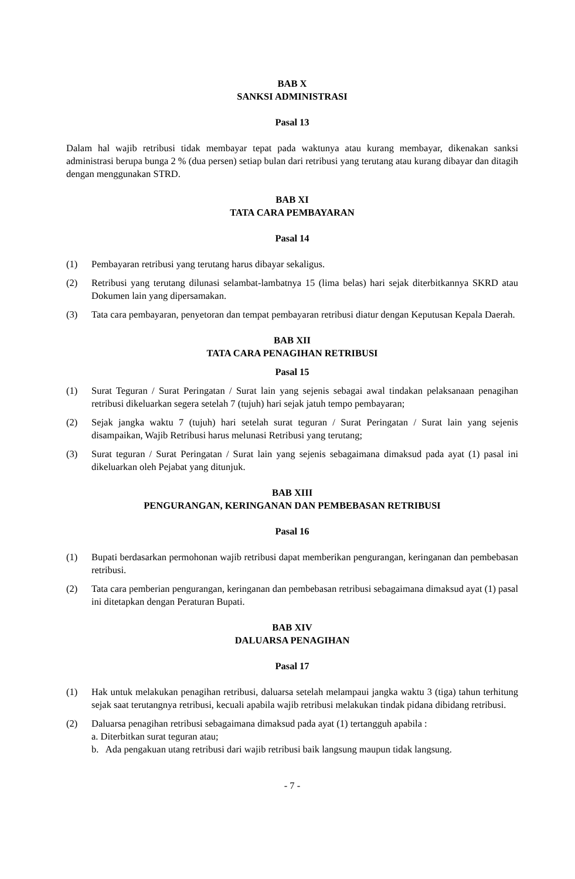BAB X
SANKSI ADMINISTRASI
Pasal 13
Dalam hal wajib retribusi tidak membayar tepat pada waktunya atau kurang membayar, dikenakan sanksi administrasi berupa bunga 2 % (dua persen) setiap bulan dari retribusi yang terutang atau kurang dibayar dan ditagih dengan menggunakan STRD.
BAB XI
TATA CARA PEMBAYARAN
Pasal 14
(1) Pembayaran retribusi yang terutang harus dibayar sekaligus.
(2) Retribusi yang terutang dilunasi selambat-lambatnya 15 (lima belas) hari sejak diterbitkannya SKRD atau Dokumen lain yang dipersamakan.
(3) Tata cara pembayaran, penyetoran dan tempat pembayaran retribusi diatur dengan Keputusan Kepala Daerah.
BAB XII
TATA CARA PENAGIHAN RETRIBUSI
Pasal 15
(1) Surat Teguran / Surat Peringatan / Surat lain yang sejenis sebagai awal tindakan pelaksanaan penagihan retribusi dikeluarkan segera setelah 7 (tujuh) hari sejak jatuh tempo pembayaran;
(2) Sejak jangka waktu 7 (tujuh) hari setelah surat teguran / Surat Peringatan / Surat lain yang sejenis disampaikan, Wajib Retribusi harus melunasi Retribusi yang terutang;
(3) Surat teguran / Surat Peringatan / Surat lain yang sejenis sebagaimana dimaksud pada ayat (1) pasal ini dikeluarkan oleh Pejabat yang ditunjuk.
BAB XIII
PENGURANGAN, KERINGANAN DAN PEMBEBASAN RETRIBUSI
Pasal 16
(1) Bupati berdasarkan permohonan wajib retribusi dapat memberikan pengurangan, keringanan dan pembebasan retribusi.
(2) Tata cara pemberian pengurangan, keringanan dan pembebasan retribusi sebagaimana dimaksud ayat (1) pasal ini ditetapkan dengan Peraturan Bupati.
BAB XIV
DALUARSA PENAGIHAN
Pasal 17
(1) Hak untuk melakukan penagihan retribusi, daluarsa setelah melampaui jangka waktu 3 (tiga) tahun terhitung sejak saat terutangnya retribusi, kecuali apabila wajib retribusi melakukan tindak pidana dibidang retribusi.
(2) Daluarsa penagihan retribusi sebagaimana dimaksud pada ayat (1) tertangguh apabila :
a. Diterbitkan surat teguran atau;
b. Ada pengakuan utang retribusi dari wajib retribusi baik langsung maupun tidak langsung.
- 7 -